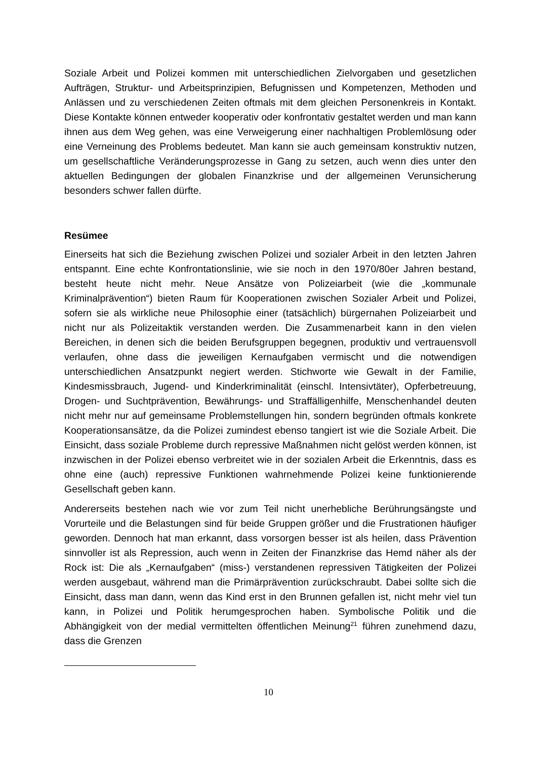Soziale Arbeit und Polizei kommen mit unterschiedlichen Zielvorgaben und gesetzlichen Aufträgen, Struktur- und Arbeitsprinzipien, Befugnissen und Kompetenzen, Methoden und Anlässen und zu verschiedenen Zeiten oftmals mit dem gleichen Personenkreis in Kontakt. Diese Kontakte können entweder kooperativ oder konfrontativ gestaltet werden und man kann ihnen aus dem Weg gehen, was eine Verweigerung einer nachhaltigen Problemlösung oder eine Verneinung des Problems bedeutet. Man kann sie auch gemeinsam konstruktiv nutzen, um gesellschaftliche Veränderungsprozesse in Gang zu setzen, auch wenn dies unter den aktuellen Bedingungen der globalen Finanzkrise und der allgemeinen Verunsicherung besonders schwer fallen dürfte.
Resümee
Einerseits hat sich die Beziehung zwischen Polizei und sozialer Arbeit in den letzten Jahren entspannt. Eine echte Konfrontationslinie, wie sie noch in den 1970/80er Jahren bestand, besteht heute nicht mehr. Neue Ansätze von Polizeiarbeit (wie die „kommunale Kriminalprävention“) bieten Raum für Kooperationen zwischen Sozialer Arbeit und Polizei, sofern sie als wirkliche neue Philosophie einer (tatsächlich) bürgernahen Polizeiarbeit und nicht nur als Polizeitaktik verstanden werden. Die Zusammenarbeit kann in den vielen Bereichen, in denen sich die beiden Berufsgruppen begegnen, produktiv und vertrauensvoll verlaufen, ohne dass die jeweiligen Kernaufgaben vermischt und die notwendigen unterschiedlichen Ansatzpunkt negiert werden. Stichworte wie Gewalt in der Familie, Kindesmissbrauch, Jugend- und Kinderkriminalität (einschl. Intensivtäter), Opferbetreuung, Drogen- und Suchtprävention, Bewährungs- und Straffälligenhilfe, Menschenhandel deuten nicht mehr nur auf gemeinsame Problemstellungen hin, sondern begründen oftmals konkrete Kooperationsansätze, da die Polizei zumindest ebenso tangiert ist wie die Soziale Arbeit. Die Einsicht, dass soziale Probleme durch repressive Maßnahmen nicht gelöst werden können, ist inzwischen in der Polizei ebenso verbreitet wie in der sozialen Arbeit die Erkenntnis, dass es ohne eine (auch) repressive Funktionen wahrnehmende Polizei keine funktionierende Gesellschaft geben kann.
Andererseits bestehen nach wie vor zum Teil nicht unerhebliche Berührungsängste und Vorurteile und die Belastungen sind für beide Gruppen größer und die Frustrationen häufiger geworden. Dennoch hat man erkannt, dass vorsorgen besser ist als heilen, dass Prävention sinnvoller ist als Repression, auch wenn in Zeiten der Finanzkrise das Hemd näher als der Rock ist: Die als „Kernaufgaben“ (miss-) verstandenen repressiven Tätigkeiten der Polizei werden ausgebaut, während man die Primärprävention zurückschraubt. Dabei sollte sich die Einsicht, dass man dann, wenn das Kind erst in den Brunnen gefallen ist, nicht mehr viel tun kann, in Polizei und Politik herumgesprochen haben. Symbolische Politik und die Abhängigkeit von der medial vermittelten öffentlichen Meinung<sup>21</sup> führen zunehmend dazu, dass die Grenzen
10